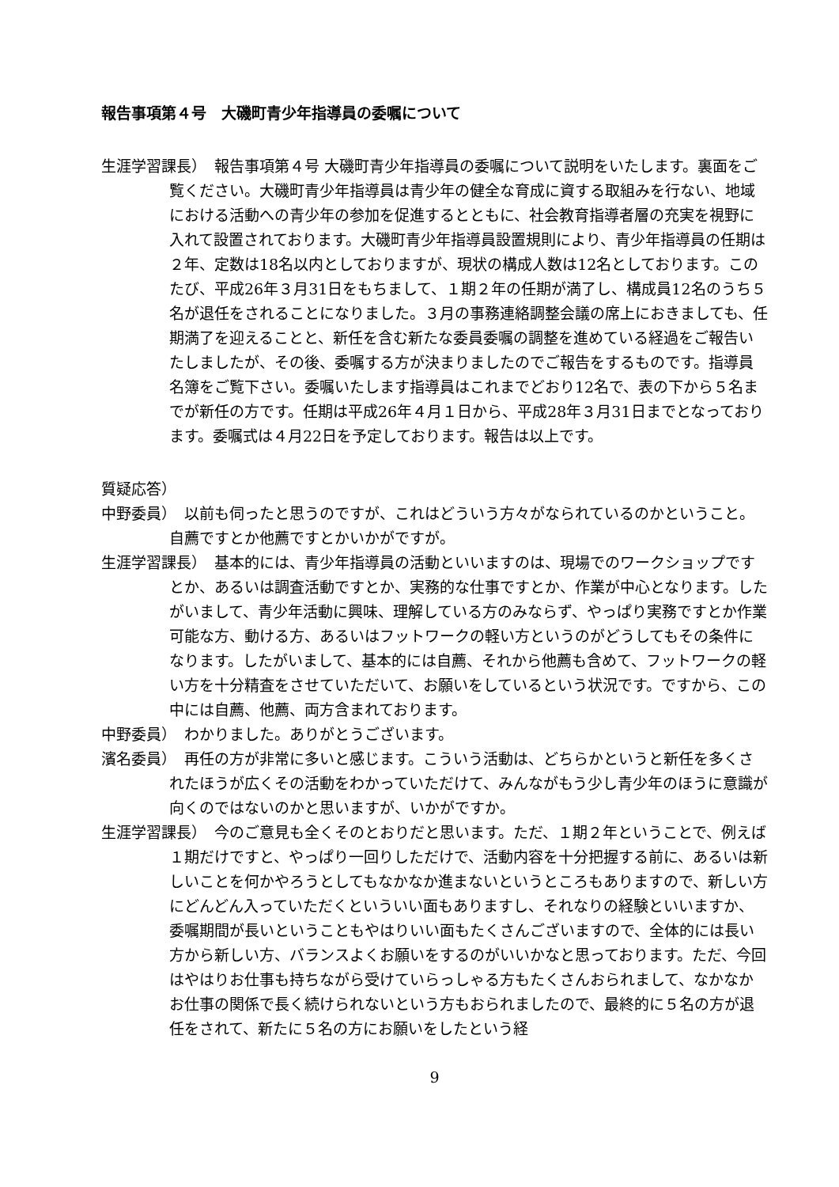報告事項第４号　大磯町青少年指導員の委嘱について
生涯学習課長）　報告事項第４号 大磯町青少年指導員の委嘱について説明をいたします。裏面をご覧ください。大磯町青少年指導員は青少年の健全な育成に資する取組みを行ない、地域における活動への青少年の参加を促進するとともに、社会教育指導者層の充実を視野に入れて設置されております。大磯町青少年指導員設置規則により、青少年指導員の任期は２年、定数は18名以内としておりますが、現状の構成人数は12名としております。このたび、平成26年３月31日をもちまして、１期２年の任期が満了し、構成員12名のうち５名が退任をされることになりました。３月の事務連絡調整会議の席上におきましても、任期満了を迎えることと、新任を含む新たな委員委嘱の調整を進めている経過をご報告いたしましたが、その後、委嘱する方が決まりましたのでご報告をするものです。指導員名簿をご覧下さい。委嘱いたします指導員はこれまでどおり12名で、表の下から５名までが新任の方です。任期は平成26年４月１日から、平成28年３月31日までとなっております。委嘱式は４月22日を予定しております。報告は以上です。
質疑応答）
中野委員）　以前も伺ったと思うのですが、これはどういう方々がなられているのかということ。自薦ですとか他薦ですとかいかがですが。
生涯学習課長）　基本的には、青少年指導員の活動といいますのは、現場でのワークショップですとか、あるいは調査活動ですとか、実務的な仕事ですとか、作業が中心となります。したがいまして、青少年活動に興味、理解している方のみならず、やっぱり実務ですとか作業可能な方、動ける方、あるいはフットワークの軽い方というのがどうしてもその条件になります。したがいまして、基本的には自薦、それから他薦も含めて、フットワークの軽い方を十分精査をさせていただいて、お願いをしているという状況です。ですから、この中には自薦、他薦、両方含まれております。
中野委員）　わかりました。ありがとうございます。
濱名委員）　再任の方が非常に多いと感じます。こういう活動は、どちらかというと新任を多くされたほうが広くその活動をわかっていただけて、みんながもう少し青少年のほうに意識が向くのではないのかと思いますが、いかがですか。
生涯学習課長）　今のご意見も全くそのとおりだと思います。ただ、１期２年ということで、例えば１期だけですと、やっぱり一回りしただけで、活動内容を十分把握する前に、あるいは新しいことを何かやろうとしてもなかなか進まないというところもありますので、新しい方にどんどん入っていただくといういい面もありますし、それなりの経験といいますか、委嘱期間が長いということもやはりいい面もたくさんございますので、全体的には長い方から新しい方、バランスよくお願いをするのがいいかなと思っております。ただ、今回はやはりお仕事も持ちながら受けていらっしゃる方もたくさんおられまして、なかなかお仕事の関係で長く続けられないという方もおられましたので、最終的に５名の方が退任をされて、新たに５名の方にお願いをしたという経
9